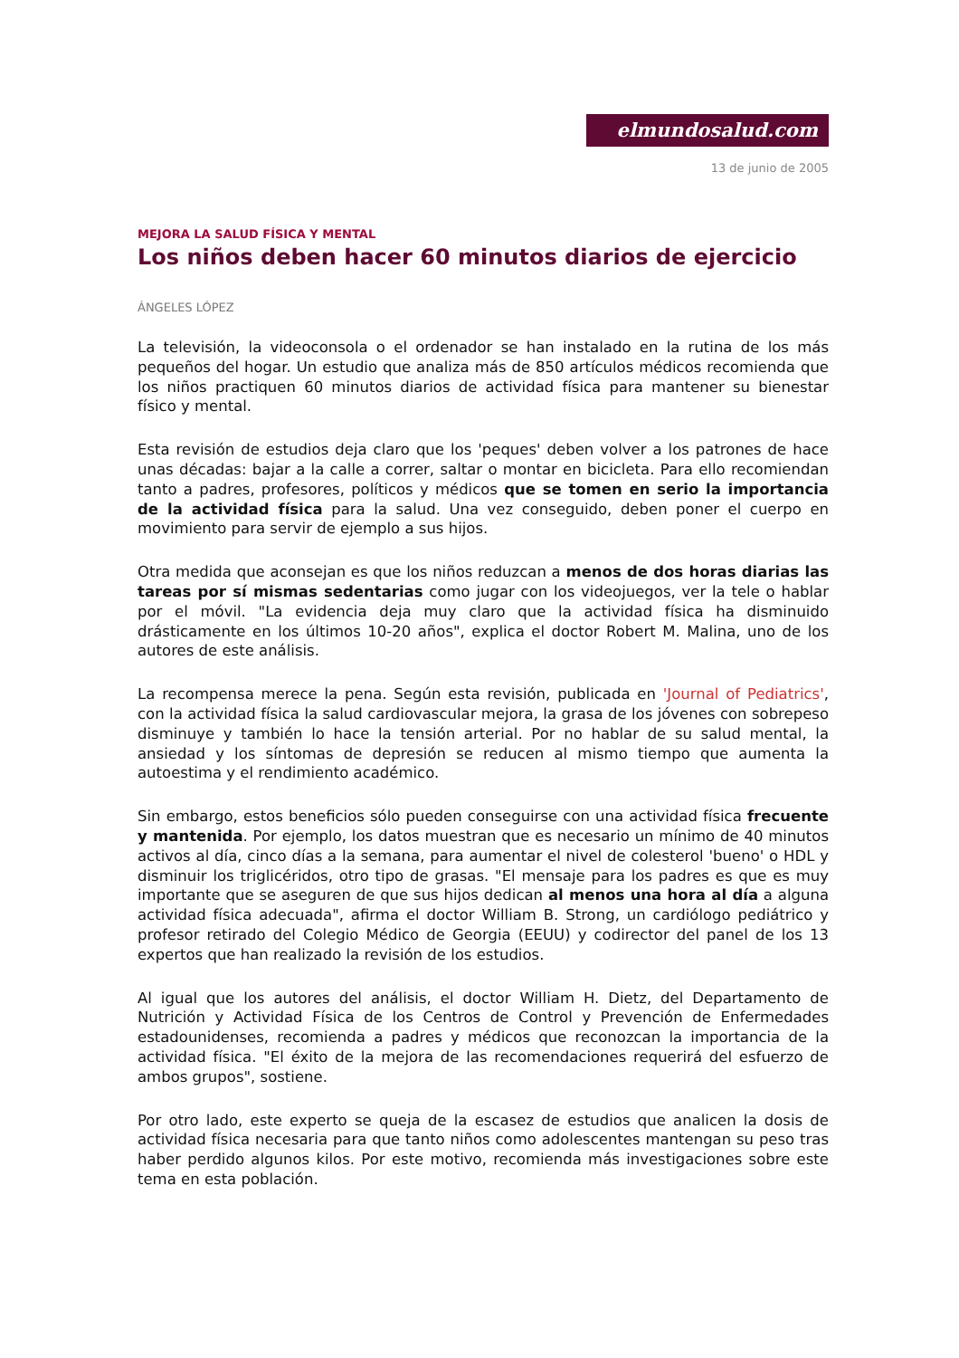elmundosalud.com
13 de junio de 2005
MEJORA LA SALUD FÍSICA Y MENTAL
Los niños deben hacer 60 minutos diarios de ejercicio
ÁNGELES LÓPEZ
La televisión, la videoconsola o el ordenador se han instalado en la rutina de los más pequeños del hogar. Un estudio que analiza más de 850 artículos médicos recomienda que los niños practiquen 60 minutos diarios de actividad física para mantener su bienestar físico y mental.
Esta revisión de estudios deja claro que los 'peques' deben volver a los patrones de hace unas décadas: bajar a la calle a correr, saltar o montar en bicicleta. Para ello recomiendan tanto a padres, profesores, políticos y médicos que se tomen en serio la importancia de la actividad física para la salud. Una vez conseguido, deben poner el cuerpo en movimiento para servir de ejemplo a sus hijos.
Otra medida que aconsejan es que los niños reduzcan a menos de dos horas diarias las tareas por sí mismas sedentarias como jugar con los videojuegos, ver la tele o hablar por el móvil. "La evidencia deja muy claro que la actividad física ha disminuido drásticamente en los últimos 10-20 años", explica el doctor Robert M. Malina, uno de los autores de este análisis.
La recompensa merece la pena. Según esta revisión, publicada en 'Journal of Pediatrics', con la actividad física la salud cardiovascular mejora, la grasa de los jóvenes con sobrepeso disminuye y también lo hace la tensión arterial. Por no hablar de su salud mental, la ansiedad y los síntomas de depresión se reducen al mismo tiempo que aumenta la autoestima y el rendimiento académico.
Sin embargo, estos beneficios sólo pueden conseguirse con una actividad física frecuente y mantenida. Por ejemplo, los datos muestran que es necesario un mínimo de 40 minutos activos al día, cinco días a la semana, para aumentar el nivel de colesterol 'bueno' o HDL y disminuir los triglicéridos, otro tipo de grasas. "El mensaje para los padres es que es muy importante que se aseguren de que sus hijos dedican al menos una hora al día a alguna actividad física adecuada", afirma el doctor William B. Strong, un cardiólogo pediátrico y profesor retirado del Colegio Médico de Georgia (EEUU) y codirector del panel de los 13 expertos que han realizado la revisión de los estudios.
Al igual que los autores del análisis, el doctor William H. Dietz, del Departamento de Nutrición y Actividad Física de los Centros de Control y Prevención de Enfermedades estadounidenses, recomienda a padres y médicos que reconozcan la importancia de la actividad física. "El éxito de la mejora de las recomendaciones requerirá del esfuerzo de ambos grupos", sostiene.
Por otro lado, este experto se queja de la escasez de estudios que analicen la dosis de actividad física necesaria para que tanto niños como adolescentes mantengan su peso tras haber perdido algunos kilos. Por este motivo, recomienda más investigaciones sobre este tema en esta población.